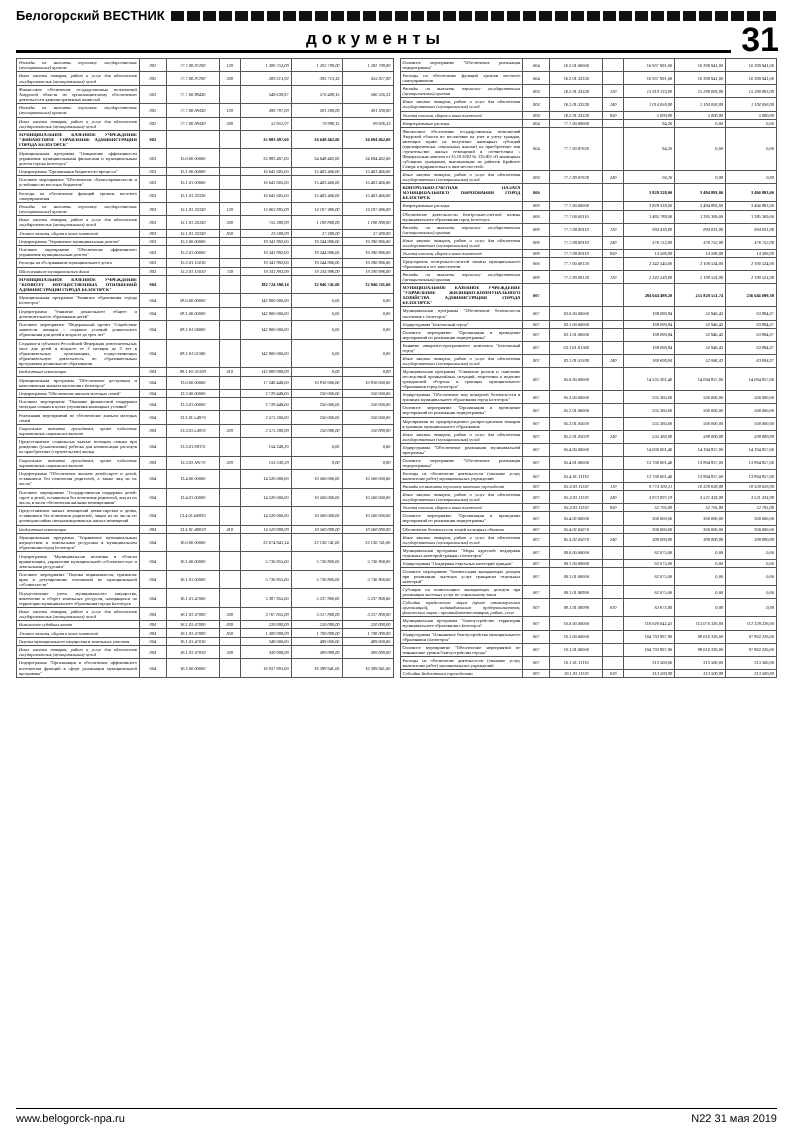Белогорский ВЕСТНИК
документы
31
| Расходы на выплаты персоналу государственных (муниципальных) органов | 002 | 77.7.00.87290 | 120 | 1 306 752,00 | 1 282 799,00 | 1 282 799,00 |
| Иные закупки товаров, работ и услуг для обеспечения государственных (муниципальных) нужд | 002 | 77.7.00.87290 | 240 | 309 213,92 | 395 713,43 | 455 827,00 |
| Финансовое обеспечение государственных полномочий Амурской области по организационному обеспечению деятельности административных комиссий | 002 | 77.7.00.88430 | | 549 639,97 | 570 408,15 | 590 526,33 |
| Расходы на выплаты персоналу государственных (муниципальных) органов | 002 | 77.7.00.88430 | 120 | 496 787,00 | 491 500,00 | 491 500,00 |
| Иные закупки товаров, работ и услуг для обеспечения государственных (муниципальных) нужд | 002 | 77.7.00.88430 | 240 | 52 852,97 | 78 908,15 | 99 026,33 |
| МУНИЦИПАЛЬНОЕ КАЗЕННОЕ УЧРЕЖДЕНИЕ "ФИНАНСОВОЕ УПРАВЛЕНИЕ АДМИНИСТРАЦИИ ГОРОДА БЕЛОГОРСК" | 003 | | | 35 983 497,00 | 34 648 462,00 | 34 694 462,00 |
| Муниципальная программа "Повышение эффективности управления муниципальными финансами и муниципальным долгом города Белогорск" | 003 | 15.0.00.00000 | | 35 983 497,00 | 34 648 462,00 | 34 694 462,00 |
| Подпрограмма "Организация бюджетного процесса" | 003 | 15.1.00.00000 | | 16 641 605,00 | 15 403 466,00 | 15 403 466,00 |
| Основное мероприятие "Обеспечение сбалансированности и устойчивости местных бюджетов" | 003 | 15.1.01.00000 | | 16 641 605,00 | 15 403 466,00 | 15 403 466,00 |
| Расходы на обеспечение функций органов местного самоуправления | 003 | 15.1.01.33330 | | 16 641 605,00 | 15 403 466,00 | 15 403 466,00 |
| Расходы на выплаты персоналу государственных (муниципальных) органов | 003 | 15.1.01.33330 | 120 | 15 862 805,00 | 14 187 466,00 | 14 187 466,00 |
| Иные закупки товаров, работ и услуг для обеспечения государственных (муниципальных) нужд | 003 | 15.1.01.33330 | 240 | 755 300,00 | 1 188 800,00 | 1 188 800,00 |
| Уплата налогов, сборов и иных платежей | 003 | 15.1.01.33330 | 850 | 23 500,00 | 27 400,00 | 27 400,00 |
| Подпрограмма "Управление муниципальным долгом" | 003 | 15.2.00.00000 | | 19 341 892,00 | 19 244 996,00 | 19 290 996,00 |
| Основное мероприятие "Обеспечение эффективного управления муниципальным долгом" | 003 | 15.2.01.00000 | | 19 341 892,00 | 19 244 996,00 | 19 290 996,00 |
| Расходы на обслуживание муниципального долга | 003 | 15.2.01.15010 | | 19 341 892,00 | 19 244 996,00 | 19 290 996,00 |
| Обслуживание муниципального долга | 003 | 15.2.01.15010 | 730 | 19 341 892,00 | 19 244 996,00 | 19 290 996,00 |
| МУНИЦИПАЛЬНОЕ КАЗЕННОЕ УЧРЕЖДЕНИЕ "КОМИТЕТ ИМУЩЕСТВЕННЫХ ОТНОШЕНИЙ АДМИНИСТРАЦИИ ГОРОДА БЕЛОГОРСК" | 004 | | | 182 724 390,14 | 32 946 741,00 | 32 946 741,00 |
| Муниципальная программа "Развитие образования города Белогорск" | 004 | 08.0.00.00000 | | 142 800 000,00 | 0,00 | 0,00 |
| Подпрограмма "Развитие дошкольного общего и дополнительного образования детей" | 004 | 08.1.00.00000 | | 142 800 000,00 | 0,00 | 0,00 |
| Основное мероприятие "Федеральный проект "Содействие занятости женщин - создание условий дошкольного образования для детей в возрасте до трех лет" | 004 | 08.1.P2.00000 | | 142 800 000,00 | 0,00 | 0,00 |
| Создание в субъектах Российской Федерации дополнительных мест для детей в возрасте от 2 месяцев до 3 лет в образовательных организациях, осуществляющих образовательную деятельность по образовательным программам дошкольного образования | 004 | 08.1.P2.51590 | | 142 800 000,00 | 0,00 | 0,00 |
| Бюджетные инвестиции | 004 | 08.1.P2.51590 | 410 | 142 800 000,00 | 0,00 | 0,00 |
| Муниципальная программа "Обеспечение доступным и качественным жильем населения г.Белогорск" | 004 | 13.0.00.00000 | | 17 249 449,00 | 10 810 000,00 | 10 810 000,00 |
| Подпрограмма "Обеспечение жильем молодых семей" | 004 | 13.3.00.00000 | | 2 729 449,00 | 250 000,00 | 250 000,00 |
| Основное мероприятие "Оказание финансовой поддержки молодым семьям в целях улучшения жилищных условий" | 004 | 13.3.01.00000 | | 2 729 449,00 | 250 000,00 | 250 000,00 |
| Реализация мероприятий по обеспечению жильем молодых семей | 004 | 13.3.01.L4970 | | 2 575 200,00 | 250 000,00 | 250 000,00 |
| Социальные выплаты гражданам, кроме публичных нормативных социальных выплат | 004 | 13.3.01.L4970 | 320 | 2 575 200,00 | 250 000,00 | 250 000,00 |
| Предоставление социальных выплат молодым семьям при рождении (усыновлении) ребенка для компенсации расходов на приобретение (строительство) жилья | 004 | 13.3.01.S8170 | | 154 249,20 | 0,00 | 0,00 |
| Социальные выплаты гражданам, кроме публичных нормативных социальных выплат | 004 | 13.3.01.S8170 | 320 | 154 249,20 | 0,00 | 0,00 |
| Подпрограмма "Обеспечение жильем детей-сирот и детей, оставшихся без попечения родителей, а также лиц из их числа" | 004 | 13.4.00.00000 | | 14 520 000,00 | 10 560 000,00 | 10 560 000,00 |
| Основное мероприятие "Государственная поддержка детей-сирот и детей, оставшихся без попечения родителей, лиц из их числа, в части обеспечения жилыми помещениями" | 004 | 13.4.01.00000 | | 14 520 000,00 | 10 560 000,00 | 10 560 000,00 |
| Предоставление жилых помещений детям-сиротам и детям, оставшимся без попечения родителей, лицам из их числа по договорам найма специализированных жилых помещений | 004 | 13.4.01.R0820 | | 14 520 000,00 | 10 560 000,00 | 10 560 000,00 |
| Бюджетные инвестиции | 004 | 13.4.01.R0820 | 410 | 14 520 000,00 | 10 560 000,00 | 10 560 000,00 |
| Муниципальная программа "Управление муниципальным имуществом и земельными ресурсами в муниципальном образовании город Белогорск" | 004 | 16.0.00.00000 | | 22 674 941,14 | 22 136 741,00 | 22 136 741,00 |
| Подпрограмма "Муниципальная политика в области приватизации, управления муниципальной собственностью и земельными ресурсами" | 004 | 16.1.00.00000 | | 5 736 855,00 | 5 736 800,00 | 5 736 800,00 |
| Основное мероприятие "Оценка недвижимости, признание прав и регулирование отношений по муниципальной собственности" | 004 | 16.1.01.00000 | | 5 736 855,00 | 5 736 800,00 | 5 736 800,00 |
| Осуществление учета муниципального имущества, вовлечение в оборот земельных ресурсов, находящихся на территории муниципального образования города Белогорск | 004 | 16.1.01.47000 | | 5 387 855,00 | 5 237 800,00 | 5 237 800,00 |
| Иные закупки товаров, работ и услуг для обеспечения государственных (муниципальных) нужд | 004 | 16.1.01.47000 | 240 | 3 767 855,00 | 3 317 800,00 | 3 317 800,00 |
| Исполнение судебных актов | 004 | 16.1.01.47000 | 830 | 220 000,00 | 220 000,00 | 220 000,00 |
| Уплата налогов, сборов и иных платежей | 004 | 16.1.01.47000 | 850 | 1 400 000,00 | 1 700 000,00 | 1 700 000,00 |
| Оценка муниципального имущества и земельных участков | 004 | 16.1.01.47010 | | 349 000,00 | 499 000,00 | 499 000,00 |
| Иные закупки товаров, работ и услуг для обеспечения государственных (муниципальных) нужд | 004 | 16.1.01.47010 | 240 | 349 000,00 | 499 000,00 | 499 000,00 |
| Подпрограмма "Организация и обеспечение эффективного исполнения функций в сфере реализации муниципальной программы" | 004 | 16.2.00.00000 | | 16 937 991,00 | 16 399 941,00 | 16 399 941,00 |
| Основное мероприятие "Обеспечение реализации подпрограммы" | 004 | 16.2.01.00000 | | 16 937 991,00 | 16 399 941,00 | 16 399 941,00 |
| Расходы на обеспечение функций органов местного самоуправления | 004 | 16.2.01.33330 | | 16 937 991,00 | 16 399 941,00 | 16 399 941,00 |
| Расходы на выплаты персоналу государственных (муниципальных) органов | 004 | 16.2.01.33330 | 120 | 15 918 133,00 | 15 290 083,00 | 15 290 083,00 |
| Иные закупки товаров, работ и услуг для обеспечения государственных (муниципальных) нужд | 004 | 16.2.01.33330 | 240 | 1 014 858,00 | 1 104 858,00 | 1 104 858,00 |
| Уплата налогов, сборов и иных платежей | 004 | 16.2.01.33330 | 850 | 5 000,00 | 5 000,00 | 5 000,00 |
| Непрограммные расходы | 004 | 77.7.00.00000 | | 94,26 | 0,00 | 0,00 |
| Финансовое обеспечение государственных полномочий Амурской области по постановке на учет и учету граждан, имеющих право на получение жилищных субсидий (единовременных социальных выплат) на приобретение или строительство жилых помещений в соответствии с Федеральным законом от 25.10.2002 № 125-ФЗ «О жилищных субсидиях гражданам, выезжающим из районов Крайнего Севера и приравненных к ним местностей» | 004 | 77.7.00.87620 | | 94,26 | 0,00 | 0,00 |
| Иные закупки товаров, работ и услуг для обеспечения государственных (муниципальных) нужд | 004 | 77.7.00.87620 | 240 | 94,26 | 0,00 | 0,00 |
| КОНТРОЛЬНО-СЧЕТНАЯ ПАЛАТА МУНИЦИПАЛЬНОГО ОБРАЗОВАНИЯ ГОРОД БЕЛОГОРСК | 006 | | | 3 828 328,00 | 3 494 893,00 | 3 494 893,00 |
| Непрограммные расходы | 006 | 77.7.00.00000 | | 3 828 328,00 | 3 494 893,00 | 3 494 893,00 |
| Обеспечение деятельности Контрольно-счетной палаты муниципального образования город Белогорск | 006 | 77.7.00.00110 | | 1 485 788,00 | 1 385 369,00 | 1 385 369,00 |
| Расходы на выплаты персоналу государственных (муниципальных) органов | 006 | 77.7.00.00110 | 120 | 994 430,00 | 894 031,00 | 894 031,00 |
| Иные закупки товаров, работ и услуг для обеспечения государственных (муниципальных) нужд | 006 | 77.7.00.00110 | 240 | 476 752,00 | 476 752,00 | 476 752,00 |
| Уплата налогов, сборов и иных платежей | 006 | 77.7.00.00110 | 850 | 14 586,00 | 14 586,00 | 14 586,00 |
| Председатель контрольно-счетной палаты муниципального образования и его заместители | 006 | 77.7.00.00120 | | 2 342 540,00 | 2 109 524,00 | 2 109 524,00 |
| Расходы на выплаты персоналу государственных (муниципальных) органов | 006 | 77.7.00.00120 | 120 | 2 342 540,00 | 2 109 524,00 | 2 109 524,00 |
| МУНИЦИПАЛЬНОЕ КАЗЕННОЕ УЧРЕЖДЕНИЕ "УПРАВЛЕНИЕ ЖИЛИЩНО-КОММУНАЛЬНОГО ХОЗЯЙСТВА АДМИНИСТРАЦИИ ГОРОДА БЕЛОГОРСК" | 007 | | | 284 044 489,20 | 255 820 551,74 | 236 644 699,38 |
| Муниципальная программа "Обеспечение безопасности населения г. Белогорск" | 007 | 03.0.00.00000 | | 168 699,84 | 52 946,43 | 63 894,07 |
| Подпрограмма "Безопасный город" | 007 | 03.1.00.00000 | | 168 699,84 | 52 946,43 | 63 894,07 |
| Основное мероприятие "Организация и проведение мероприятий по реализации подпрограммы" | 007 | 03.1.01.00000 | | 168 699,84 | 52 946,43 | 63 894,07 |
| Развитие аппаратно-программного комплекса "Безопасный город" | 007 | 03.1.01.S1590 | | 168 699,84 | 52 946,43 | 63 894,07 |
| Иные закупки товаров, работ и услуг для обеспечения государственных (муниципальных) нужд | 007 | 03.1.01.S1590 | 240 | 168 699,84 | 52 946,43 | 63 894,07 |
| Муниципальная программа "Снижение рисков и смягчение последствий чрезвычайных ситуаций, подготовка к ведению гражданской обороны в границах муниципального образования город Белогорск" | 007 | 05.0.00.00000 | | 14 535 361,40 | 14 694 857,00 | 14 694 857,00 |
| Подпрограмма "Обеспечение мер пожарной безопасности в границах муниципального образования город Белогорск" | 007 | 05.2.00.00000 | | 535 360,00 | 500 000,00 | 500 000,00 |
| Основное мероприятие "Организация и проведение мероприятий по реализации подпрограммы" | 007 | 05.2.01.00000 | | 535 360,00 | 500 000,00 | 500 000,00 |
| Мероприятия по предупреждению распространения пожаров в границах муниципального образования | 007 | 05.2.01.05020 | | 535 360,00 | 500 000,00 | 500 000,00 |
| Иные закупки товаров, работ и услуг для обеспечения государственных (муниципальных) нужд | 007 | 05.2.01.05020 | 240 | 535 360,00 | 500 000,00 | 500 000,00 |
| Подпрограмма "Обеспечение реализации муниципальной программы" | 007 | 05.4.00.00000 | | 14 000 001,40 | 14 194 857,00 | 14 194 857,00 |
| Основное мероприятие "Обеспечение реализации подпрограммы" | 007 | 05.4.01.00000 | | 13 700 001,40 | 13 894 857,00 | 13 894 857,00 |
| Расходы на обеспечение деятельности (оказание услуг, выполнение работ) муниципальных учреждений | 007 | 05.4.01.11110 | | 13 700 001,40 | 13 894 857,00 | 13 894 857,00 |
| Расходы на выплаты персоналу казенных учреждений | 007 | 05.4.01.11110 | 110 | 9 774 109,21 | 10 320 628,00 | 10 320 628,00 |
| Иные закупки товаров, работ и услуг для обеспечения государственных (муниципальных) нужд | 007 | 05.4.01.11110 | 240 | 3 873 097,19 | 3 521 434,00 | 3 521 434,00 |
| Уплата налогов, сборов и иных платежей | 007 | 05.4.01.11110 | 850 | 52 795,00 | 52 795,00 | 52 795,00 |
| Основное мероприятие "Организация и проведение мероприятий по реализации подпрограммы" | 007 | 05.4.02.00000 | | 300 000,00 | 300 000,00 | 300 000,00 |
| Обеспечение безопасности людей на водных объектах | 007 | 05.4.02.05070 | | 300 000,00 | 300 000,00 | 300 000,00 |
| Иные закупки товаров, работ и услуг для обеспечения государственных (муниципальных) нужд | 007 | 05.4.02.05070 | 240 | 300 000,00 | 300 000,00 | 300 000,00 |
| Муниципальная программа "Меры адресной поддержки отдельных категорий граждан г.Белогорск" | 007 | 09.0.00.00000 | | 62 675,00 | 0,00 | 0,00 |
| Подпрограмма "Поддержка отдельных категорий граждан" | 007 | 09.1.00.00000 | | 62 675,00 | 0,00 | 0,00 |
| Основное мероприятие "Компенсация выпадающих доходов при реализации льготных услуг гражданам отдельных категорий" | 007 | 09.1.01.00000 | | 62 675,00 | 0,00 | 0,00 |
| Субсидия на компенсацию выпадающих доходов при реализации льготных услуг по социальному такси | 007 | 09.1.01.90990 | | 62 675,00 | 0,00 | 0,00 |
| Субсидии юридическим лицам (кроме некоммерческих организаций), индивидуальным предпринимателям, физическим лицам - производителям товаров, работ, услуг | 007 | 09.1.01.90990 | 810 | 62 675,00 | 0,00 | 0,00 |
| Муниципальная программа "Благоустройство территории муниципального образования г.Белогорск" | 007 | 10.0.00.00000 | | 119 629 642,41 | 113 076 326,00 | 112 328 226,00 |
| Подпрограмма "Повышение благоустройства муниципального образования г.Белогорск" | 007 | 10.1.00.00000 | | 104 793 997,96 | 98 610 326,00 | 97 862 226,00 |
| Основное мероприятие "Обеспечение мероприятий по повышению уровня благоустройства города" | 007 | 10.1.01.00000 | | 104 793 997,96 | 98 610 326,00 | 97 862 226,00 |
| Расходы на обеспечение деятельности (оказание услуг, выполнение работ) муниципальных учреждений | 007 | 10.1.01.11110 | | 313 500,00 | 313 500,00 | 313 500,00 |
| Субсидии бюджетным учреждениям | 007 | 10.1.01.11110 | 610 | 313 500,00 | 313 500,00 | 313 500,00 |
www.belogorck-npa.ru N22 31 мая 2019